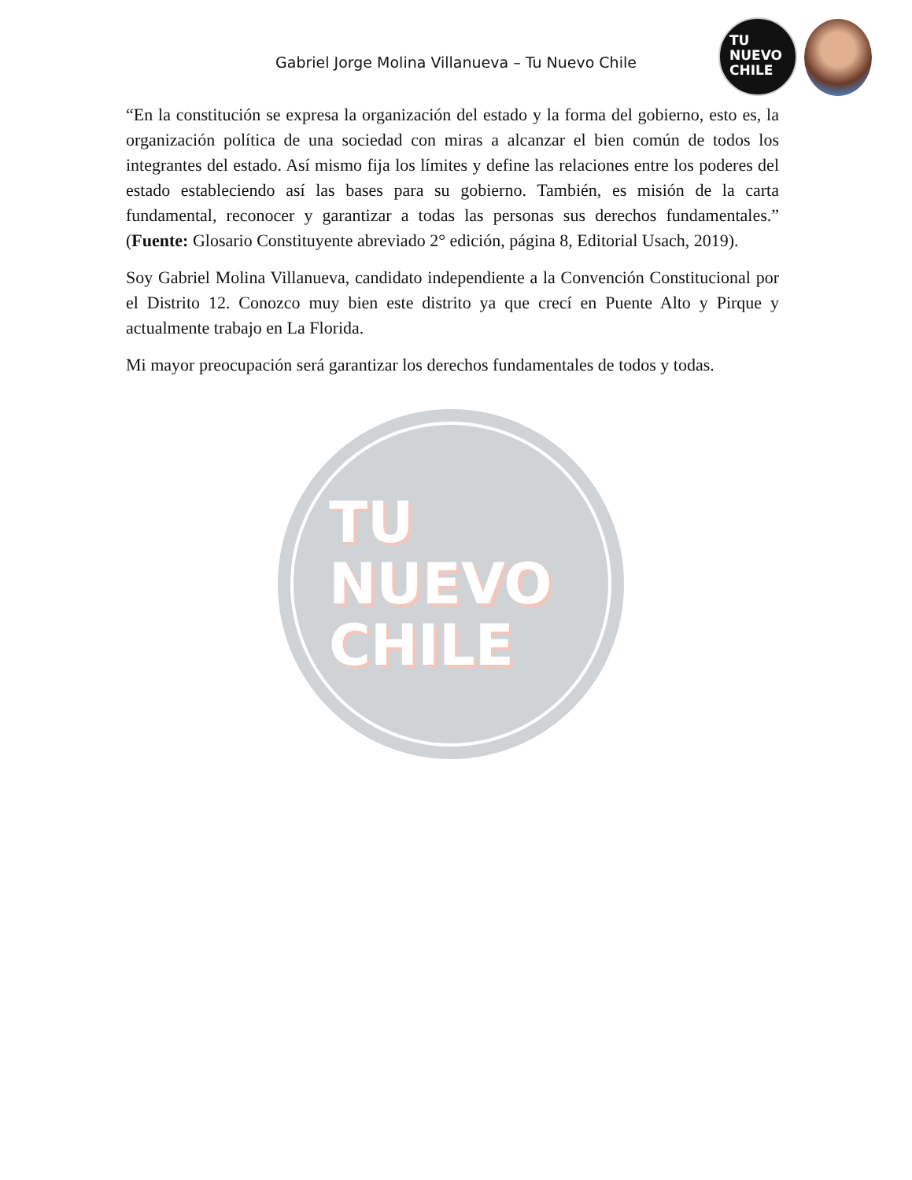TU
NUEVO
CHILE
Gabriel Jorge Molina Villanueva – Tu Nuevo Chile
TU
NUEVO
CHILE
“En la constitución se expresa la organización del estado y la forma del gobierno, esto es, la organización política de una sociedad con miras a alcanzar el bien común de todos los integrantes del estado. Así mismo fija los límites y define las relaciones entre los poderes del estado estableciendo así las bases para su gobierno. También, es misión de la carta fundamental, reconocer y garantizar a todas las personas sus derechos fundamentales.” (Fuente: Glosario Constituyente abreviado 2° edición, página 8, Editorial Usach, 2019).
Soy Gabriel Molina Villanueva, candidato independiente a la Convención Constitucional por el Distrito 12. Conozco muy bien este distrito ya que crecí en Puente Alto y Pirque y actualmente trabajo en La Florida.
Mi mayor preocupación será garantizar los derechos fundamentales de todos y todas.